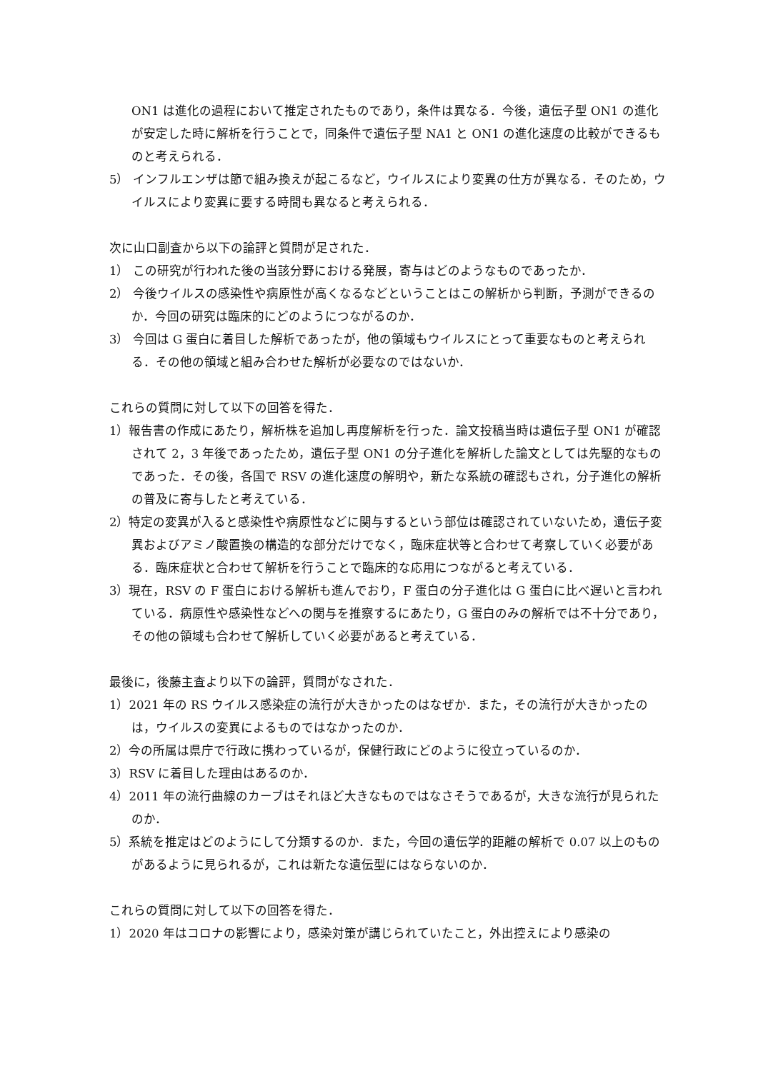ON1 は進化の過程において推定されたものであり，条件は異なる．今後，遺伝子型 ON1 の進化が安定した時に解析を行うことで，同条件で遺伝子型 NA1 と ON1 の進化速度の比較ができるものと考えられる．
5） インフルエンザは節で組み換えが起こるなど，ウイルスにより変異の仕方が異なる．そのため，ウイルスにより変異に要する時間も異なると考えられる．
次に山口副査から以下の論評と質問が足された．
1） この研究が行われた後の当該分野における発展，寄与はどのようなものであったか．
2） 今後ウイルスの感染性や病原性が高くなるなどということはこの解析から判断，予測ができるのか．今回の研究は臨床的にどのようにつながるのか．
3） 今回は G 蛋白に着目した解析であったが，他の領域もウイルスにとって重要なものと考えられる．その他の領域と組み合わせた解析が必要なのではないか．
これらの質問に対して以下の回答を得た．
1）報告書の作成にあたり，解析株を追加し再度解析を行った．論文投稿当時は遺伝子型 ON1 が確認されて 2，3 年後であったため，遺伝子型 ON1 の分子進化を解析した論文としては先駆的なものであった．その後，各国で RSV の進化速度の解明や，新たな系統の確認もされ，分子進化の解析の普及に寄与したと考えている．
2）特定の変異が入ると感染性や病原性などに関与するという部位は確認されていないため，遺伝子変異およびアミノ酸置換の構造的な部分だけでなく，臨床症状等と合わせて考察していく必要がある．臨床症状と合わせて解析を行うことで臨床的な応用につながると考えている．
3）現在，RSV の F 蛋白における解析も進んでおり，F 蛋白の分子進化は G 蛋白に比べ遅いと言われている．病原性や感染性などへの関与を推察するにあたり，G 蛋白のみの解析では不十分であり，その他の領域も合わせて解析していく必要があると考えている．
最後に，後藤主査より以下の論評，質問がなされた．
1）2021 年の RS ウイルス感染症の流行が大きかったのはなぜか．また，その流行が大きかったのは，ウイルスの変異によるものではなかったのか．
2）今の所属は県庁で行政に携わっているが，保健行政にどのように役立っているのか．
3）RSV に着目した理由はあるのか．
4）2011 年の流行曲線のカーブはそれほど大きなものではなさそうであるが，大きな流行が見られたのか．
5）系統を推定はどのようにして分類するのか．また，今回の遺伝学的距離の解析で 0.07 以上のものがあるように見られるが，これは新たな遺伝型にはならないのか．
これらの質問に対して以下の回答を得た．
1）2020 年はコロナの影響により，感染対策が講じられていたこと，外出控えにより感染の